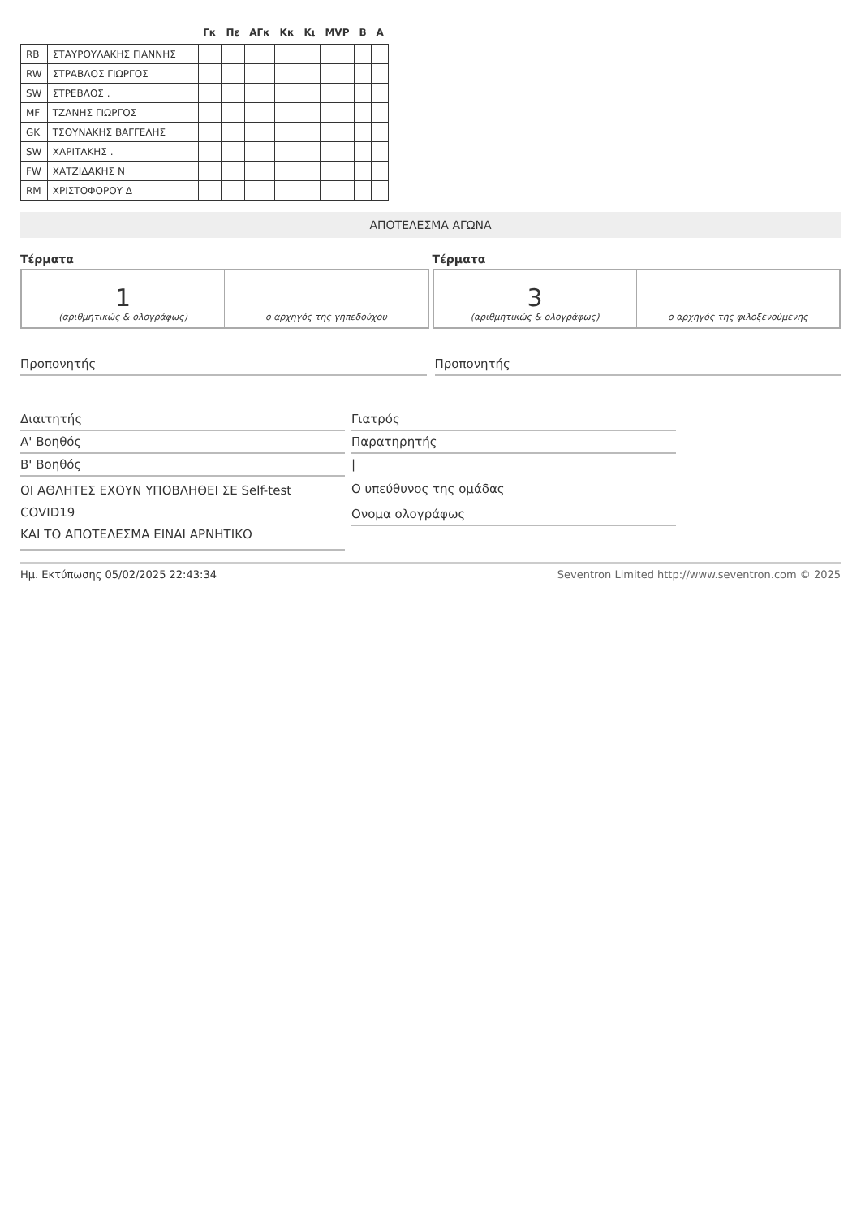| | | Γκ | Πε | ΑΓκ | Κκ | Κι | MVP | Β | Α |
| --- | --- | --- | --- | --- | --- | --- | --- | --- | --- |
| RB | ΣΤΑΥΡΟΥΛΑΚΗΣ ΓΙΑΝΝΗΣ | | | | | | | | |
| RW | ΣΤΡΑΒΛΟΣ ΓΙΩΡΓΟΣ | | | | | | | | |
| SW | ΣΤΡΕΒΛΟΣ . | | | | | | | | |
| MF | ΤΖΑΝΗΣ ΓΙΩΡΓΟΣ | | | | | | | | |
| GK | ΤΣΟΥΝΑΚΗΣ ΒΑΓΓΕΛΗΣ | | | | | | | | |
| SW | ΧΑΡΙΤΑΚΗΣ . | | | | | | | | |
| FW | ΧΑΤΖΙΔΑΚΗΣ Ν | | | | | | | | |
| RM | ΧΡΙΣΤΟΦΟΡΟΥ Δ | | | | | | | | |
ΑΠΟΤΕΛΕΣΜΑ ΑΓΩΝΑ
Τέρματα
1
(αριθμητικώς & ολογράφως)
ο αρχηγός της γηπεδούχου
Τέρματα
3
(αριθμητικώς & ολογράφως)
ο αρχηγός της φιλοξενούμενης
Προπονητής Προπονητής
Διαιτητής
Α' Βοηθός
Β' Βοηθός
ΟΙ ΑΘΛΗΤΕΣ ΕΧΟΥΝ ΥΠΟΒΛΗΘΕΙ ΣΕ Self-test COVID19
ΚΑΙ ΤΟ ΑΠΟΤΕΛΕΣΜΑ ΕΙΝΑΙ ΑΡΝΗΤΙΚΟ
Γιατρός
Παρατηρητής
|
Ο υπεύθυνος της ομάδας
Ονομα ολογράφως
Ημ. Εκτύπωσης 05/02/2025 22:43:34 Seventron Limited http://www.seventron.com © 2025